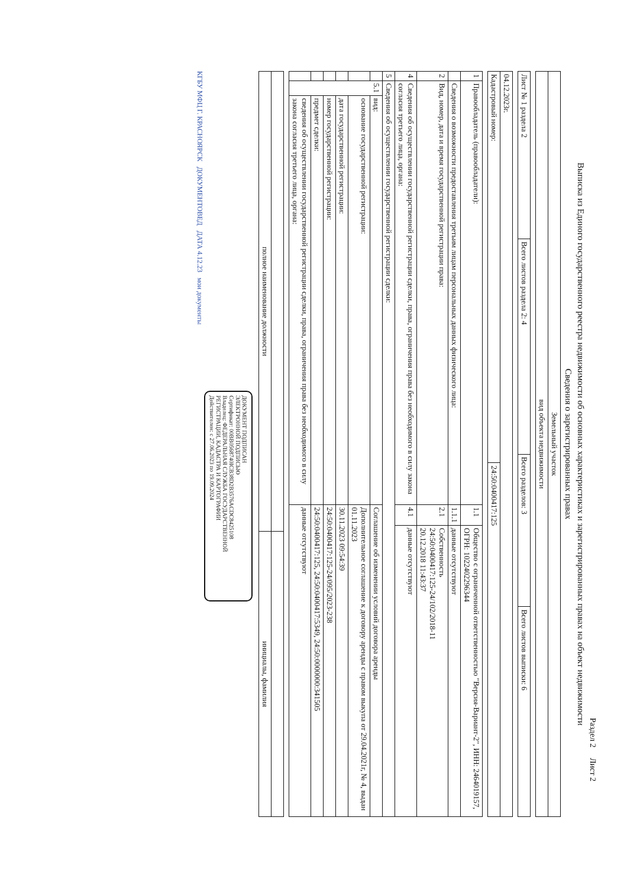Раздел 2 Лист 2
Выписка из Единого государственного реестра недвижимости об основных характеристиках и зарегистрированных правах на объект недвижимости
Сведения о зарегистрированных правах
| Земельный участок |
| вид объекта недвижимости |
| Лист № 1 раздела 2 | Всего листов раздела 2: 4 | Всего разделов: 3 | Всего листов выписки: 6 |
| 04.12.2023г. | |
| Кадастровый номер: | 24:50:0400417:125 |
| 1 | Правообладатель (правообладатели): | | 1.1 | Общество с ограниченной ответственностью "Версия-Вариант-2", ИНН: 2464019157, ОГРН: 1022402296344 |
| | Сведения о возможности предоставления третьим лицам персональных данных физического лица: | | 1.1.1 | данные отсутствуют |
| 2 | Вид, номер, дата и время государственной регистрации права: | | 2.1 | Собственность 24:50:0400417:125-24/102/2018-11 20.12.2018 11:43:37 |
| 4 | Сведения об осуществлении государственной регистрации сделки, права, ограничения права без необходимого в силу закона согласия третьего лица, органа: | | 4.1 | данные отсутствуют |
| 5 | Сведения об осуществлении государственной регистрации сделки: | | | |
| | 5.1 | вид: | Соглашение об изменении условий договора аренды | |
| | | основание государственной регистрации: | Дополнительное соглашение к договору аренды с правом выкупа от 29.04.2021г, № 4, выдан 01.11.2023 | |
| | | дата государственной регистрации: | 30.11.2023 09:54:39 | |
| | | номер государственной регистрации: | 24:50:0400417:125-24/095/2023-238 | |
| | | предмет сделки: | 24:50:0400417:125, 24:50:0400417:5349, 24:50:0000000:341505 | |
| | | сведения об осуществлении государственной регистрации сделки, права, ограничения права без необходимого в силу закона согласия третьего лица, органа: | данные отсутствуют | |
| полное наименование должности | инициалы, фамилия |
ДОКУМЕНТ ПОДПИСАН
ЭЛЕКТРОННОЙ ПОДПИСЬЮ
Сертификат: 00BB0568740ICB38D2B3576ACDC8425108
Владелец: ФЕДЕРАЛЬНАЯ СЛУЖБА ГОСУДАРСТВЕННОЙ РЕГИСТРАЦИИ, КАДАСТРА И КАРТОГРАФИИ
Действителен: с 27.06.2023 по 19.09.2024
КГБУ МФЦ Г. КРАСНОЯРСК ДОКУМЕНТОВЕД ДАТА 4.12.23 мои документы